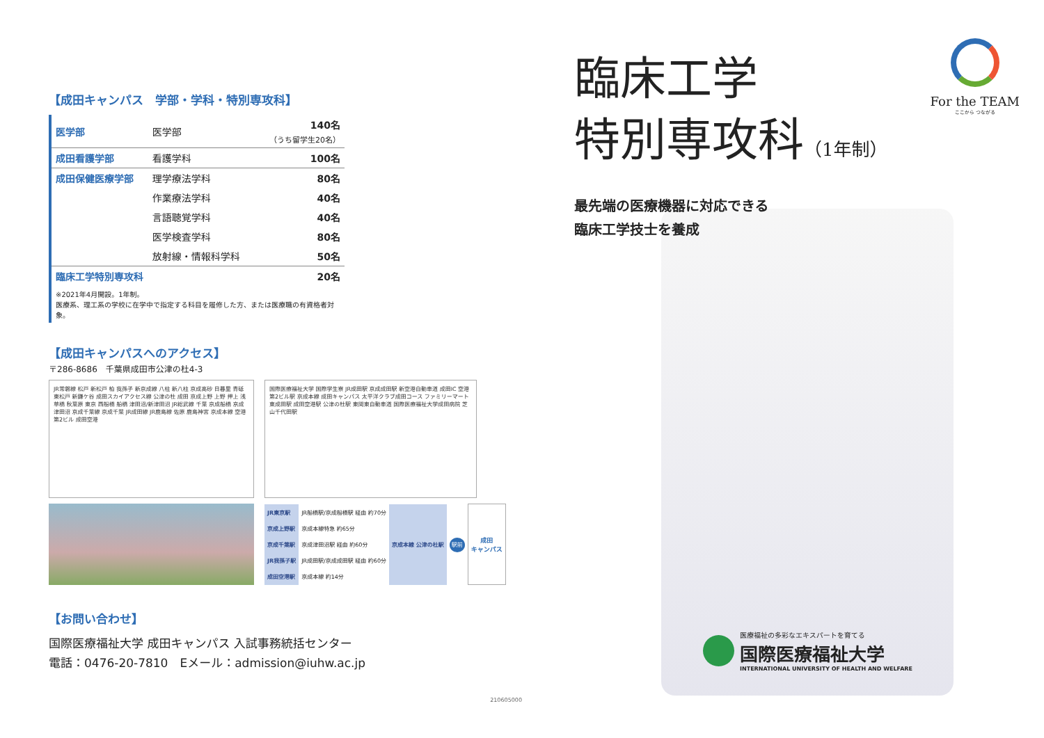【成田キャンパス　学部・学科・特別専攻科】
| 医学部 | 医学部 | 140名 （うち留学生20名） |
| 成田看護学部 | 看護学科 | 100名 |
| 成田保健医療学部 | 理学療法学科 | 80名 |
| | 作業療法学科 | 40名 |
| | 言語聴覚学科 | 40名 |
| | 医学検査学科 | 80名 |
| | 放射線・情報科学科 | 50名 |
| 臨床工学特別専攻科 | | 20名 |
| ※2021年4月開設。1年制。 医療系、理工系の学校に在学中で指定する科目を履修した方、または医療職の有資格者対象。 | | |
【成田キャンパスへのアクセス】
〒286-8686　千葉県成田市公津の杜4-3
JR常磐線 松戸 新松戸 柏 我孫子 新京成線 八柱 新八柱 京成高砂 日暮里 青砥 東松戸 新鎌ケ谷 成田スカイアクセス線 公津の杜 成田 京成上野 上野 押上 浅草橋 秋葉原 東京 西船橋 船橋 津田沼/新津田沼 JR総武線 千葉 京成船橋 京成津田沼 京成千葉線 京成千葉 JR成田線 JR鹿島線 佐原 鹿島神宮 京成本線 空港第2ビル 成田空港
国際医療福祉大学 国際学生寮 JR成田駅 京成成田駅 新空港自動車道 成田IC 空港第2ビル駅 京成本線 成田キャンパス 太平洋クラブ成田コース ファミリーマート 東成田駅 成田空港駅 公津の杜駅 東関東自動車道 国際医療福祉大学成田病院 芝山千代田駅
| JR東京駅 | JR船橋駅/京成船橋駅 経由 約70分 | 京成本線 公津の杜駅 | 駅前 | 成田 キャンパス |
| 京成上野駅 | 京成本線特急 約65分 | | | |
| 京成千葉駅 | 京成津田沼駅 経由 約60分 | | | |
| JR我孫子駅 | JR成田駅/京成成田駅 経由 約60分 | | | |
| 成田空港駅 | 京成本線 約14分 | | | |
【お問い合わせ】
国際医療福祉大学 成田キャンパス 入試事務統括センター
電話：0476-20-7810　Eメール：admission@iuhw.ac.jp
210605000
臨床工学
特別専攻科（1年制）
最先端の医療機器に対応できる
臨床工学技士を養成
For the TEAM
ここから つながる
医療福祉の多彩なエキスパートを育てる
国際医療福祉大学
INTERNATIONAL UNIVERSITY OF HEALTH AND WELFARE